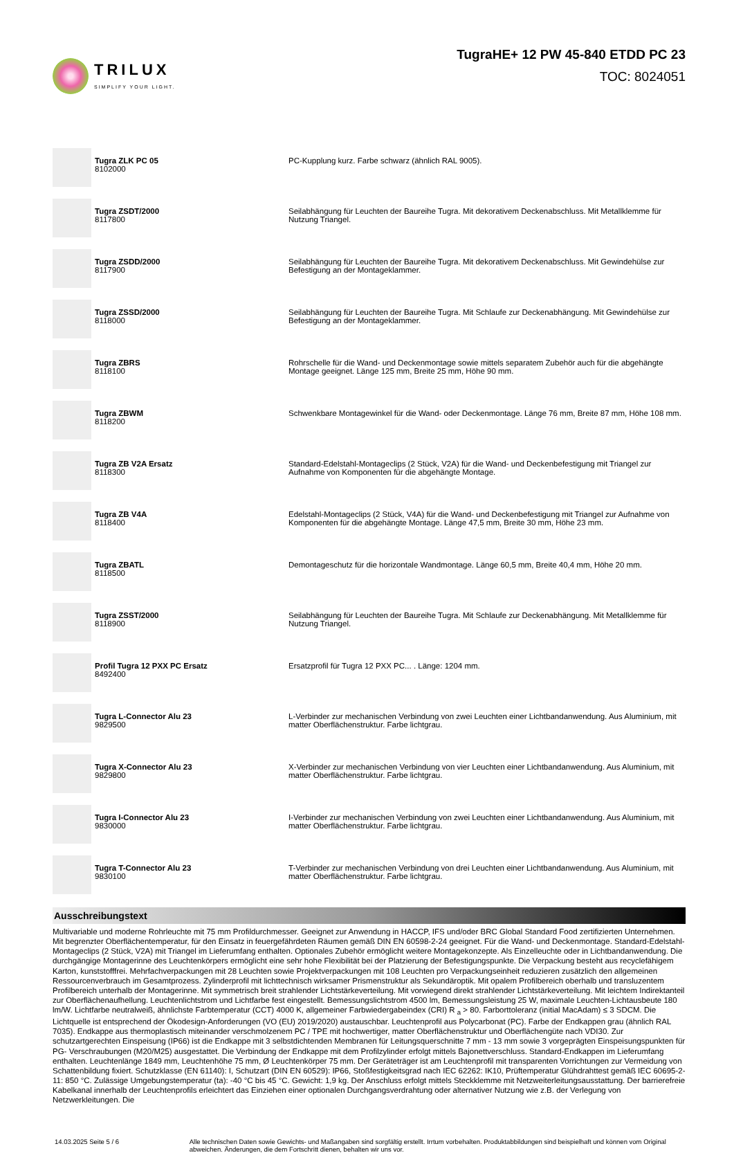TRILUX
SIMPLIFY YOUR LIGHT.
TugraHE+ 12 PW 45-840 ETDD PC 23
TOC: 8024051
| | Tugra ZLK PC 05 8102000 | PC-Kupplung kurz. Farbe schwarz (ähnlich RAL 9005). |
| | Tugra ZSDT/2000 8117800 | Seilabhängung für Leuchten der Baureihe Tugra. Mit dekorativem Deckenabschluss. Mit Metallklemme für Nutzung Triangel. |
| | Tugra ZSDD/2000 8117900 | Seilabhängung für Leuchten der Baureihe Tugra. Mit dekorativem Deckenabschluss. Mit Gewindehülse zur Befestigung an der Montageklammer. |
| | Tugra ZSSD/2000 8118000 | Seilabhängung für Leuchten der Baureihe Tugra. Mit Schlaufe zur Deckenabhängung. Mit Gewindehülse zur Befestigung an der Montageklammer. |
| | Tugra ZBRS 8118100 | Rohrschelle für die Wand- und Deckenmontage sowie mittels separatem Zubehör auch für die abgehängte Montage geeignet. Länge 125 mm, Breite 25 mm, Höhe 90 mm. |
| | Tugra ZBWM 8118200 | Schwenkbare Montagewinkel für die Wand- oder Deckenmontage. Länge 76 mm, Breite 87 mm, Höhe 108 mm. |
| | Tugra ZB V2A Ersatz 8118300 | Standard-Edelstahl-Montageclips (2 Stück, V2A) für die Wand- und Deckenbefestigung mit Triangel zur Aufnahme von Komponenten für die abgehängte Montage. |
| | Tugra ZB V4A 8118400 | Edelstahl-Montageclips (2 Stück, V4A) für die Wand- und Deckenbefestigung mit Triangel zur Aufnahme von Komponenten für die abgehängte Montage. Länge 47,5 mm, Breite 30 mm, Höhe 23 mm. |
| | Tugra ZBATL 8118500 | Demontageschutz für die horizontale Wandmontage. Länge 60,5 mm, Breite 40,4 mm, Höhe 20 mm. |
| | Tugra ZSST/2000 8118900 | Seilabhängung für Leuchten der Baureihe Tugra. Mit Schlaufe zur Deckenabhängung. Mit Metallklemme für Nutzung Triangel. |
| | Profil Tugra 12 PXX PC Ersatz 8492400 | Ersatzprofil für Tugra 12 PXX PC... . Länge: 1204 mm. |
| | Tugra L-Connector Alu 23 9829500 | L-Verbinder zur mechanischen Verbindung von zwei Leuchten einer Lichtbandanwendung. Aus Aluminium, mit matter Oberflächenstruktur. Farbe lichtgrau. |
| | Tugra X-Connector Alu 23 9829800 | X-Verbinder zur mechanischen Verbindung von vier Leuchten einer Lichtbandanwendung. Aus Aluminium, mit matter Oberflächenstruktur. Farbe lichtgrau. |
| | Tugra I-Connector Alu 23 9830000 | I-Verbinder zur mechanischen Verbindung von zwei Leuchten einer Lichtbandanwendung. Aus Aluminium, mit matter Oberflächenstruktur. Farbe lichtgrau. |
| | Tugra T-Connector Alu 23 9830100 | T-Verbinder zur mechanischen Verbindung von drei Leuchten einer Lichtbandanwendung. Aus Aluminium, mit matter Oberflächenstruktur. Farbe lichtgrau. |
Ausschreibungstext
Multivariable und moderne Rohrleuchte mit 75 mm Profildurchmesser. Geeignet zur Anwendung in HACCP, IFS und/oder BRC Global Standard Food zertifizierten Unternehmen. Mit begrenzter Oberflächentemperatur, für den Einsatz in feuergefährdeten Räumen gemäß DIN EN 60598-2-24 geeignet. Für die Wand- und Deckenmontage. Standard-Edelstahl-Montageclips (2 Stück, V2A) mit Triangel im Lieferumfang enthalten. Optionales Zubehör ermöglicht weitere Montagekonzepte. Als Einzelleuchte oder in Lichtbandanwendung. Die durchgängige Montagerinne des Leuchtenkörpers ermöglicht eine sehr hohe Flexibilität bei der Platzierung der Befestigungspunkte. Die Verpackung besteht aus recyclefähigem Karton, kunststofffrei. Mehrfachverpackungen mit 28 Leuchten sowie Projektverpackungen mit 108 Leuchten pro Verpackungseinheit reduzieren zusätzlich den allgemeinen Ressourcenverbrauch im Gesamtprozess. Zylinderprofil mit lichttechnisch wirksamer Prismenstruktur als Sekundäroptik. Mit opalem Profilbereich oberhalb und transluzentem Profilbereich unterhalb der Montagerinne. Mit symmetrisch breit strahlender Lichtstärkeverteilung. Mit vorwiegend direkt strahlender Lichtstärkeverteilung. Mit leichtem Indirektanteil zur Oberflächenaufhellung. Leuchtenlichtstrom und Lichtfarbe fest eingestellt. Bemessungslichtstrom 4500 lm, Bemessungsleistung 25 W, maximale Leuchten-Lichtausbeute 180 lm/W. Lichtfarbe neutralweiß, ähnlichste Farbtemperatur (CCT) 4000 K, allgemeiner Farbwiedergabeindex (CRI) R <sub>a</sub> > 80. Farborttoleranz (initial MacAdam) ≤ 3 SDCM. Die Lichtquelle ist entsprechend der Ökodesign-Anforderungen (VO (EU) 2019/2020) austauschbar. Leuchtenprofil aus Polycarbonat (PC). Farbe der Endkappen grau (ähnlich RAL 7035). Endkappe aus thermoplastisch miteinander verschmolzenem PC / TPE mit hochwertiger, matter Oberflächenstruktur und Oberflächengüte nach VDI30. Zur schutzartgerechten Einspeisung (IP66) ist die Endkappe mit 3 selbstdichtenden Membranen für Leitungsquerschnitte 7 mm - 13 mm sowie 3 vorgeprägten Einspeisungspunkten für PG- Verschraubungen (M20/M25) ausgestattet. Die Verbindung der Endkappe mit dem Profilzylinder erfolgt mittels Bajonettverschluss. Standard-Endkappen im Lieferumfang enthalten. Leuchtenlänge 1849 mm, Leuchtenhöhe 75 mm, Ø Leuchtenkörper 75 mm. Der Geräteträger ist am Leuchtenprofil mit transparenten Vorrichtungen zur Vermeidung von Schattenbildung fixiert. Schutzklasse (EN 61140): I, Schutzart (DIN EN 60529): IP66, Stoßfestigkeitsgrad nach IEC 62262: IK10, Prüftemperatur Glühdrahttest gemäß IEC 60695-2-11: 850 °C. Zulässige Umgebungstemperatur (ta): -40 °C bis 45 °C. Gewicht: 1,9 kg. Der Anschluss erfolgt mittels Steckklemme mit Netzweiterleitungsausstattung. Der barrierefreie Kabelkanal innerhalb der Leuchtenprofils erleichtert das Einziehen einer optionalen Durchgangsverdrahtung oder alternativer Nutzung wie z.B. der Verlegung von Netzwerkleitungen. Die
14.03.2025 Seite 5 / 6 Alle technischen Daten sowie Gewichts- und Maßangaben sind sorgfältig erstellt. Irrtum vorbehalten. Produktabbildungen sind beispielhaft und können vom Original abweichen. Änderungen, die dem Fortschritt dienen, behalten wir uns vor.